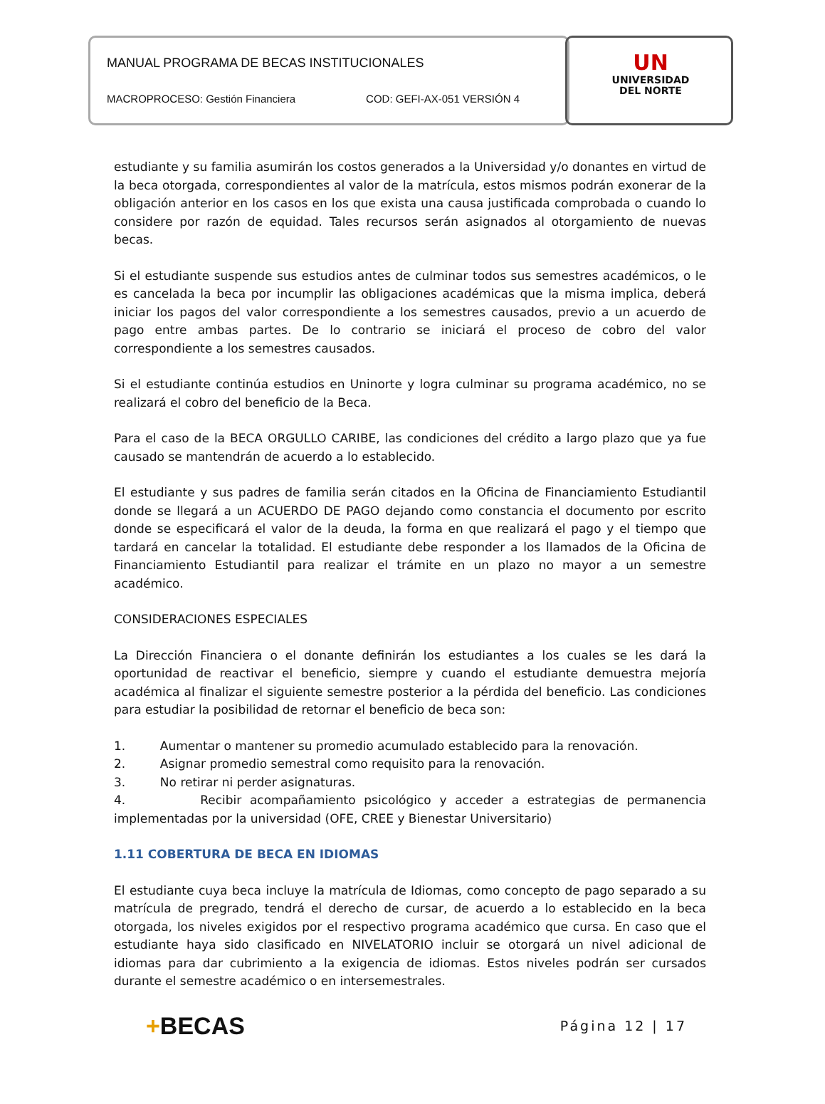MANUAL PROGRAMA DE BECAS INSTITUCIONALES
MACROPROCESO: Gestión Financiera COD: GEFI-AX-051 VERSIÓN 4
UN
UNIVERSIDAD
DEL NORTE
estudiante y su familia asumirán los costos generados a la Universidad y/o donantes en virtud de la beca otorgada, correspondientes al valor de la matrícula, estos mismos podrán exonerar de la obligación anterior en los casos en los que exista una causa justificada comprobada o cuando lo considere por razón de equidad. Tales recursos serán asignados al otorgamiento de nuevas becas.
Si el estudiante suspende sus estudios antes de culminar todos sus semestres académicos, o le es cancelada la beca por incumplir las obligaciones académicas que la misma implica, deberá iniciar los pagos del valor correspondiente a los semestres causados, previo a un acuerdo de pago entre ambas partes. De lo contrario se iniciará el proceso de cobro del valor correspondiente a los semestres causados.
Si el estudiante continúa estudios en Uninorte y logra culminar su programa académico, no se realizará el cobro del beneficio de la Beca.
Para el caso de la BECA ORGULLO CARIBE, las condiciones del crédito a largo plazo que ya fue causado se mantendrán de acuerdo a lo establecido.
El estudiante y sus padres de familia serán citados en la Oficina de Financiamiento Estudiantil donde se llegará a un ACUERDO DE PAGO dejando como constancia el documento por escrito donde se especificará el valor de la deuda, la forma en que realizará el pago y el tiempo que tardará en cancelar la totalidad. El estudiante debe responder a los llamados de la Oficina de Financiamiento Estudiantil para realizar el trámite en un plazo no mayor a un semestre académico.
CONSIDERACIONES ESPECIALES
La Dirección Financiera o el donante definirán los estudiantes a los cuales se les dará la oportunidad de reactivar el beneficio, siempre y cuando el estudiante demuestra mejoría académica al finalizar el siguiente semestre posterior a la pérdida del beneficio. Las condiciones para estudiar la posibilidad de retornar el beneficio de beca son:
1. Aumentar o mantener su promedio acumulado establecido para la renovación.
2. Asignar promedio semestral como requisito para la renovación.
3. No retirar ni perder asignaturas.
4. Recibir acompañamiento psicológico y acceder a estrategias de permanencia implementadas por la universidad (OFE, CREE y Bienestar Universitario)
1.11 COBERTURA DE BECA EN IDIOMAS
El estudiante cuya beca incluye la matrícula de Idiomas, como concepto de pago separado a su matrícula de pregrado, tendrá el derecho de cursar, de acuerdo a lo establecido en la beca otorgada, los niveles exigidos por el respectivo programa académico que cursa. En caso que el estudiante haya sido clasificado en NIVELATORIO incluir se otorgará un nivel adicional de idiomas para dar cubrimiento a la exigencia de idiomas. Estos niveles podrán ser cursados durante el semestre académico o en intersemestrales.
+BECAS Página 12 | 17